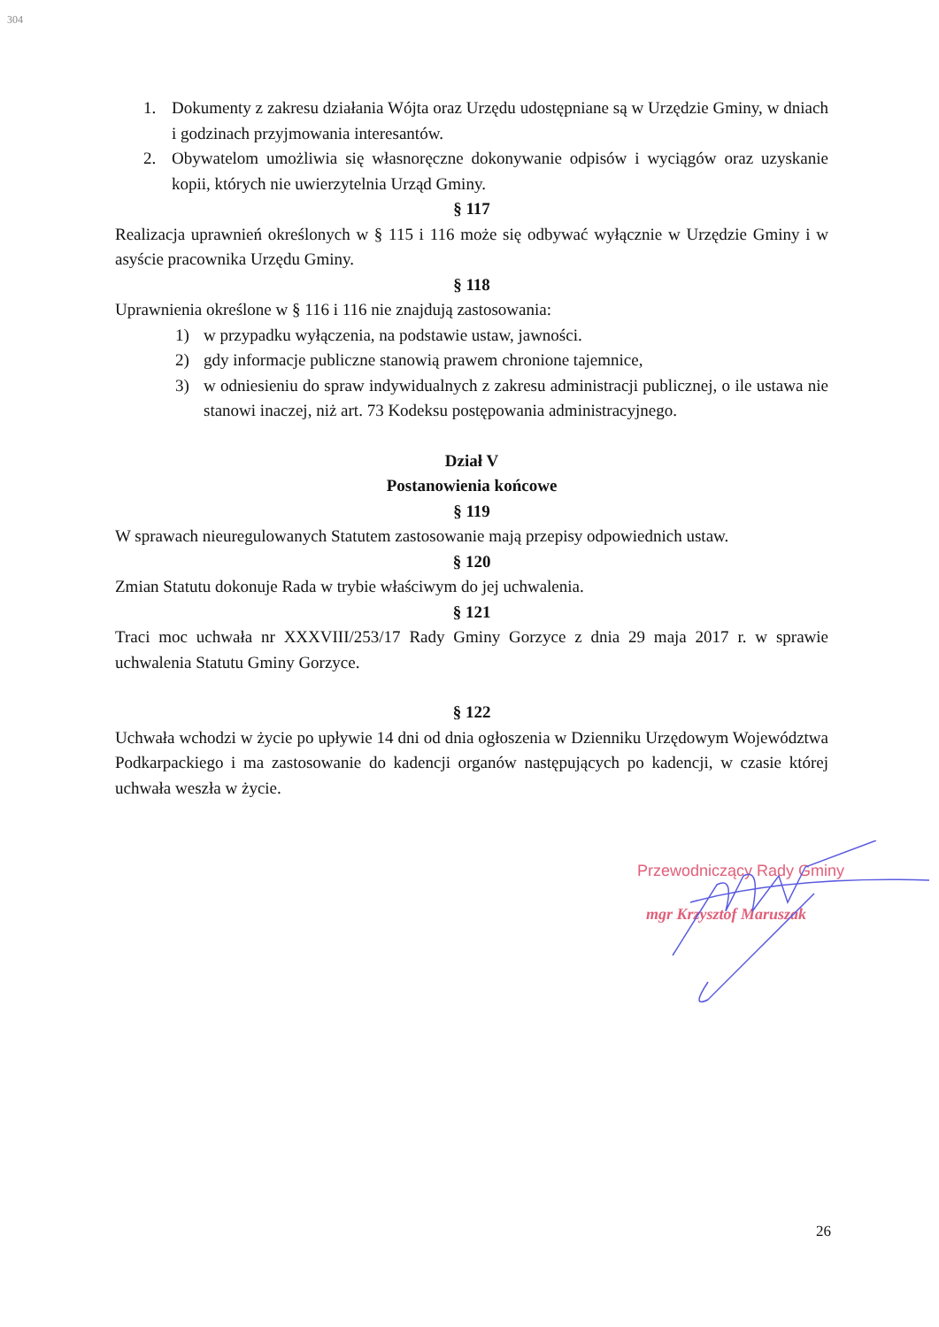304
1. Dokumenty z zakresu działania Wójta oraz Urzędu udostępniane są w Urzędzie Gminy, w dniach i godzinach przyjmowania interesantów.
2. Obywatelom umożliwia się własnoręczne dokonywanie odpisów i wyciągów oraz uzyskanie kopii, których nie uwierzytelnia Urząd Gminy.
§ 117
Realizacja uprawnień określonych w § 115 i 116 może się odbywać wyłącznie w Urzędzie Gminy i w asyście pracownika Urzędu Gminy.
§ 118
Uprawnienia określone w § 116 i 116 nie znajdują zastosowania:
1) w przypadku wyłączenia, na podstawie ustaw, jawności.
2) gdy informacje publiczne stanowią prawem chronione tajemnice,
3) w odniesieniu do spraw indywidualnych z zakresu administracji publicznej, o ile ustawa nie stanowi inaczej, niż art. 73 Kodeksu postępowania administracyjnego.
Dział V
Postanowienia końcowe
§ 119
W sprawach nieuregulowanych Statutem zastosowanie mają przepisy odpowiednich ustaw.
§ 120
Zmian Statutu dokonuje Rada w trybie właściwym do jej uchwalenia.
§ 121
Traci moc uchwała nr XXXVIII/253/17 Rady Gminy Gorzyce z dnia 29 maja 2017 r. w sprawie uchwalenia Statutu Gminy Gorzyce.
§ 122
Uchwała wchodzi w życie po upływie 14 dni od dnia ogłoszenia w Dzienniku Urzędowym Województwa Podkarpackiego i ma zastosowanie do kadencji organów następujących po kadencji, w czasie której uchwała weszła w życie.
Przewodniczący Rady Gminy
mgr Krzysztof Maruszak
26